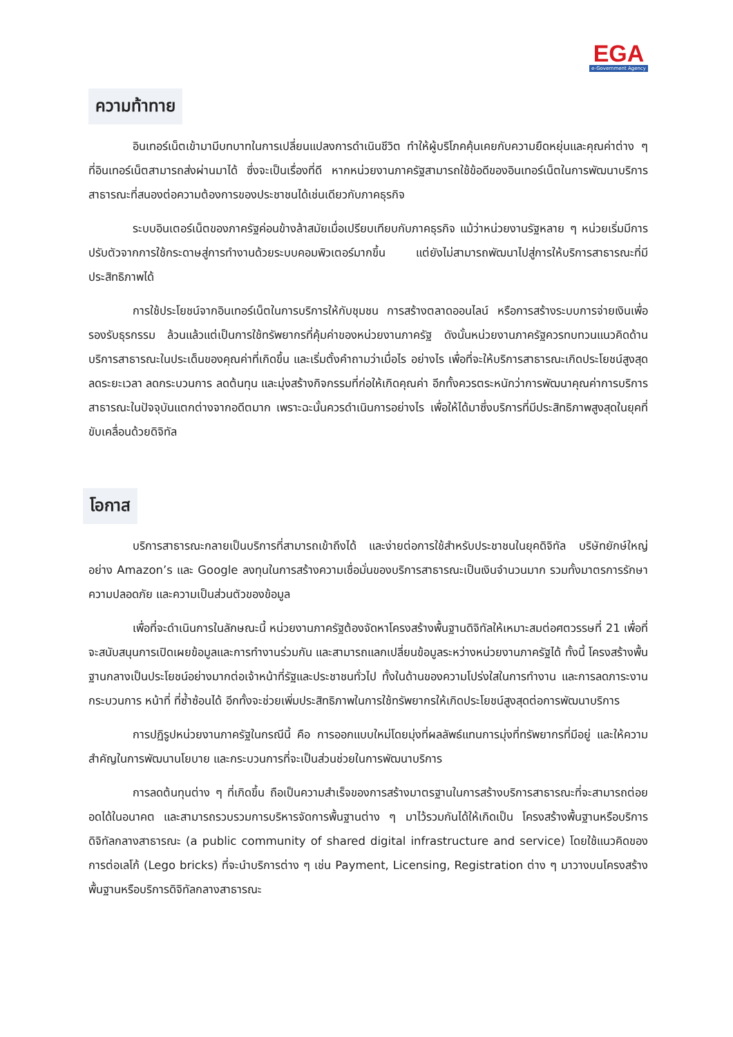EGA
e-Government Agency
ความท้าทาย
อินเทอร์เน็ตเข้ามามีบทบาทในการเปลี่ยนแปลงการดำเนินชีวิต ทำให้ผู้บริโภคคุ้นเคยกับความยืดหยุ่นและคุณค่าต่าง ๆ ที่อินเทอร์เน็ตสามารถส่งผ่านมาได้ ซึ่งจะเป็นเรื่องที่ดี หากหน่วยงานภาครัฐสามารถใช้ข้อดีของอินเทอร์เน็ตในการพัฒนาบริการสาธารณะที่สนองต่อความต้องการของประชาชนได้เช่นเดียวกับภาคธุรกิจ
ระบบอินเตอร์เน็ตของภาครัฐค่อนข้างล้าสมัยเมื่อเปรียบเทียบกับภาคธุรกิจ แม้ว่าหน่วยงานรัฐหลาย ๆ หน่วยเริ่มมีการปรับตัวจากการใช้กระดาษสู่การทำงานด้วยระบบคอมพิวเตอร์มากขึ้น แต่ยังไม่สามารถพัฒนาไปสู่การให้บริการสาธารณะที่มีประสิทธิภาพได้
การใช้ประโยชน์จากอินเทอร์เน็ตในการบริการให้กับชุมชน การสร้างตลาดออนไลน์ หรือการสร้างระบบการจ่ายเงินเพื่อรองรับธุรกรรม ล้วนแล้วแต่เป็นการใช้ทรัพยากรที่คุ้มค่าของหน่วยงานภาครัฐ ดังนั้นหน่วยงานภาครัฐควรทบทวนแนวคิดด้านบริการสาธารณะในประเด็นของคุณค่าที่เกิดขึ้น และเริ่มตั้งคำถามว่าเมื่อไร อย่างไร เพื่อที่จะให้บริการสาธารณะเกิดประโยชน์สูงสุด ลดระยะเวลา ลดกระบวนการ ลดต้นทุน และมุ่งสร้างกิจกรรมที่ก่อให้เกิดคุณค่า อีกทั้งควรตระหนักว่าการพัฒนาคุณค่าการบริการสาธารณะในปัจจุบันแตกต่างจากอดีตมาก เพราะฉะนั้นควรดำเนินการอย่างไร เพื่อให้ได้มาซึ่งบริการที่มีประสิทธิภาพสูงสุดในยุคที่ขับเคลื่อนด้วยดิจิทัล
โอกาส
บริการสาธารณะกลายเป็นบริการที่สามารถเข้าถึงได้ และง่ายต่อการใช้สำหรับประชาชนในยุคดิจิทัล บริษัทยักษ์ใหญ่อย่าง Amazon’s และ Google ลงทุนในการสร้างความเชื่อมั่นของบริการสาธารณะเป็นเงินจำนวนมาก รวมทั้งมาตรการรักษาความปลอดภัย และความเป็นส่วนตัวของข้อมูล
เพื่อที่จะดำเนินการในลักษณะนี้ หน่วยงานภาครัฐต้องจัดหาโครงสร้างพื้นฐานดิจิทัลให้เหมาะสมต่อศตวรรษที่ 21 เพื่อที่จะสนับสนุนการเปิดเผยข้อมูลและการทำงานร่วมกัน และสามารถแลกเปลี่ยนข้อมูลระหว่างหน่วยงานภาครัฐได้ ทั้งนี้ โครงสร้างพื้นฐานกลางเป็นประโยชน์อย่างมากต่อเจ้าหน้าที่รัฐและประชาชนทั่วไป ทั้งในด้านของความโปร่งใสในการทำงาน และการลดภาระงาน กระบวนการ หน้าที่ ที่ซ้ำซ้อนได้ อีกทั้งจะช่วยเพิ่มประสิทธิภาพในการใช้ทรัพยากรให้เกิดประโยชน์สูงสุดต่อการพัฒนาบริการ
การปฏิรูปหน่วยงานภาครัฐในกรณีนี้ คือ การออกแบบใหม่โดยมุ่งที่ผลลัพธ์แทนการมุ่งที่ทรัพยากรที่มีอยู่ และให้ความสำคัญในการพัฒนานโยบาย และกระบวนการที่จะเป็นส่วนช่วยในการพัฒนาบริการ
การลดต้นทุนต่าง ๆ ที่เกิดขึ้น ถือเป็นความสำเร็จของการสร้างมาตรฐานในการสร้างบริการสาธารณะที่จะสามารถต่อยอดได้ในอนาคต และสามารถรวบรวมการบริหารจัดการพื้นฐานต่าง ๆ มาไว้รวมกันได้ให้เกิดเป็น โครงสร้างพื้นฐานหรือบริการดิจิทัลกลางสาธารณะ (a public community of shared digital infrastructure and service) โดยใช้แนวคิดของการต่อเลโก้ (Lego bricks) ที่จะนำบริการต่าง ๆ เช่น Payment, Licensing, Registration ต่าง ๆ มาวางบนโครงสร้างพื้นฐานหรือบริการดิจิทัลกลางสาธารณะ